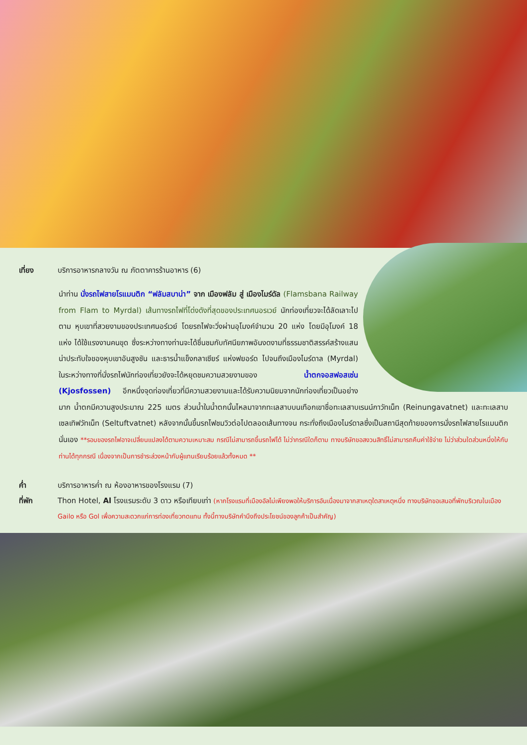เที่ยง บริการอาหารกลางวัน ณ ภัตตาคารร้านอาหาร (6)
นำท่าน นั่งรถไฟสายโรแมนติก “ฟลัมสบาน่า” จาก เมืองฟลัม สู่ เมืองไมร์ดัล (Flamsbana Railway from Flam to Myrdal) เส้นทางรถไฟที่โด่งดังที่สุดของประเทศนอรเวย์ นักท่องเที่ยวจะได้ลัดเลาะไปตาม หุบเขาที่สวยงามของประเทศนอร์เวย์ โดยรถไฟจะวิ่งผ่านอุโมงค์จำนวน 20 แห่ง โดยมีอุโมงค์ 18 แห่ง ได้ใช้แรงงานคนขุด ซึ่งระหว่างทางท่านจะได้ชื่นชมกับทัศนียภาพอันงดงามที่ธรรมชาติสรรค์สร้างแสนน่าประทับใจของหุบเขาอันสูงชัน และธารน้ำแข็งกลาเซียร์ แห่งฟยอร์ด ไปจนถึงเมืองไมร์ดาล (Myrdal) ในระหว่างทางที่นั่งรถไฟนักท่องเที่ยวยังจะได้หยุดชมความสวยงามของ น้ำตกจอสฟอสเซ่น (Kjosfossen) อีกหนึ่งจุดท่องเที่ยวที่มีความสวยงามและได้รับความนิยมจากนักท่องเที่ยวเป็นอย่างมาก น้ำตกมีความสูงประมาณ 225 เมตร ส่วนน้ำในน้ำตกนั้นไหลมาจากทะเลสาบบนเทือกเขาชื่อทะเลสาบเรนน์กาวัทเน็ท (Reinungavatnet) และทะเลสาบเซลเทิฟวัทเน็ท (Seltuftvatnet) หลังจากนั้นขึ้นรถไฟชมวิวต่อไปตลอดเส้นทางจน กระทั่งถึงเมืองไมร์ดาลซึ่งเป็นสถานีสุดท้ายของการนั่งรถไฟสายโรแมนติกนั่นเอง **รอบของรถไฟอาจเปลี่ยนแปลงได้ตามความเหมาะสม กรณีไม่สามารถขึ้นรถไฟได้ ไม่ว่ากรณีใดก็ตาม ทางบริษัทขอสงวนสิทธิ์ไม่สามารถคืนค่าใช้จ่าย ไม่ว่าส่วนใดส่วนหนึ่งให้กับท่านได้ทุกกรณี เนื่องจากเป็นการชำระล่วงหน้ากับผู้แทนเรียบร้อยแล้วทั้งหมด **
ค่ำ บริการอาหารค่ำ ณ ห้องอาหารของโรงแรม (7)
ที่พัก Thon Hotel, Al โรงแรมระดับ 3 ดาว หรือเทียบเท่า (หากโรงแรมที่เมืองอัลไม่เพียงพอให้บริการอันเนื่องมาจากสาเหตุใดสาเหตุหนึ่ง ทางบริษัทขอเสนอที่พักบริเวณในเมือง Gailo หรือ Gol เพื่อความสะดวกแก่การท่องเที่ยวทดแทน ทั้งนี้ทางบริษัทคำนึงถึงประโยชน์ของลูกค้าเป็นสำคัญ)